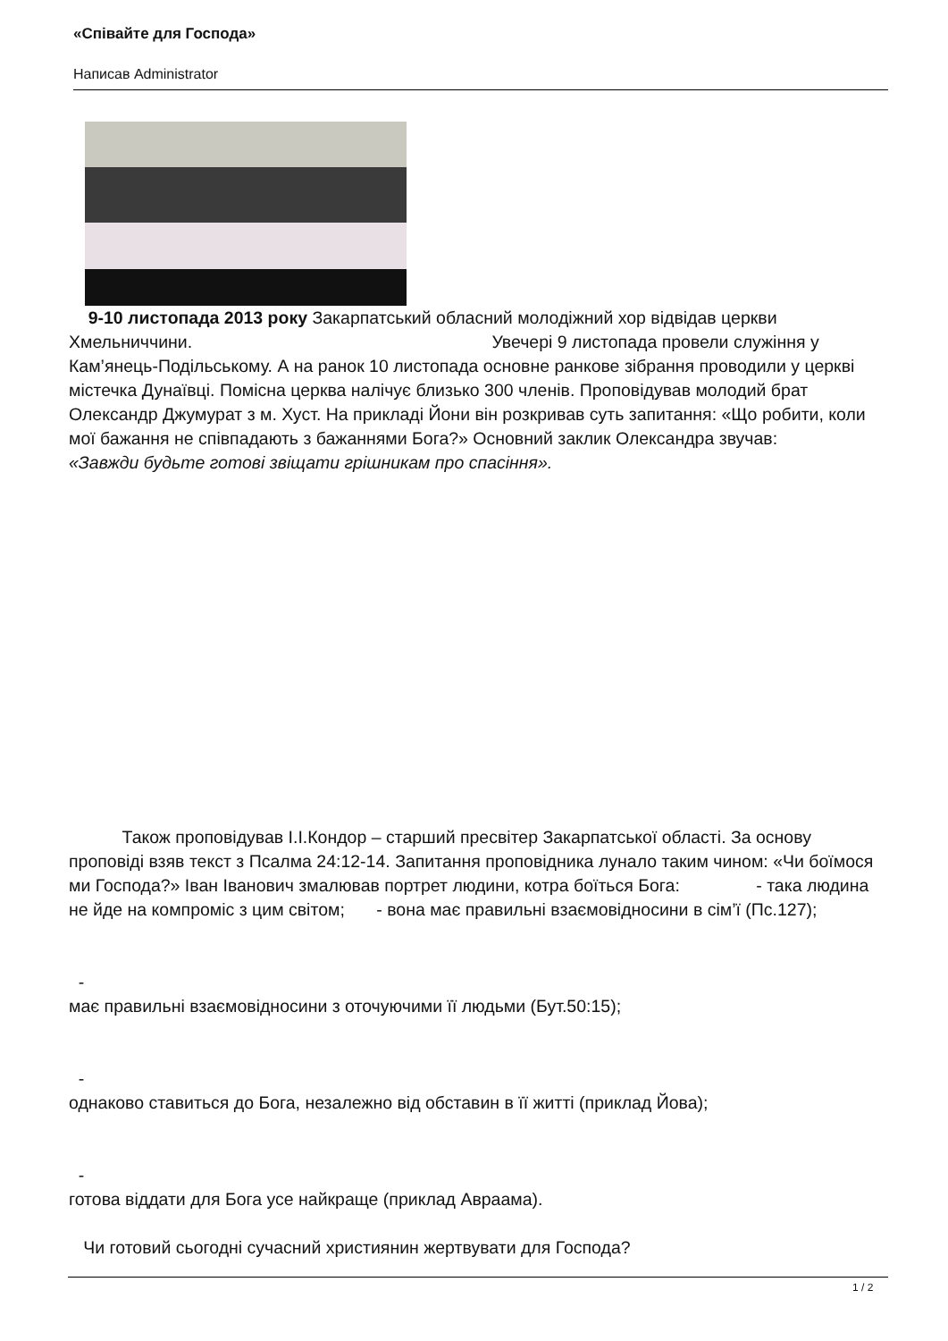«Співайте для Господа»
Написав Administrator
9-10 листопада 2013 року Закарпатський обласний молодіжний хор відвідав церкви Хмельниччини. Увечері 9 листопада провели служіння у Кам’янець-Подільському. А на ранок 10 листопада основне ранкове зібрання проводили у церкві містечка Дунаївці. Помісна церква налічує близько 300 членів. Проповідував молодий брат Олександр Джумурат з м. Хуст. На прикладі Йони він розкривав суть запитання: «Що робити, коли мої бажання не співпадають з бажаннями Бога?» Основний заклик Олександра звучав:
«Завжди будьте готові звіщати грішникам про спасіння».
Також проповідував І.І.Кондор – старший пресвітер Закарпатської області. За основу проповіді взяв текст з Псалма 24:12-14. Запитання проповідника лунало таким чином: «Чи боїмося ми Господа?» Іван Іванович змалював портрет людини, котра боїться Бога: - така людина не йде на компроміс з цим світом; - вона має правильні взаємовідносини в сім’ї (Пс.127);
-
має правильні взаємовідносини з оточуючими її людьми (Бут.50:15);
-
однаково ставиться до Бога, незалежно від обставин в її житті (приклад Йова);
-
готова віддати для Бога усе найкраще (приклад Авраама).
Чи готовий сьогодні сучасний християнин жертвувати для Господа?
1 / 2